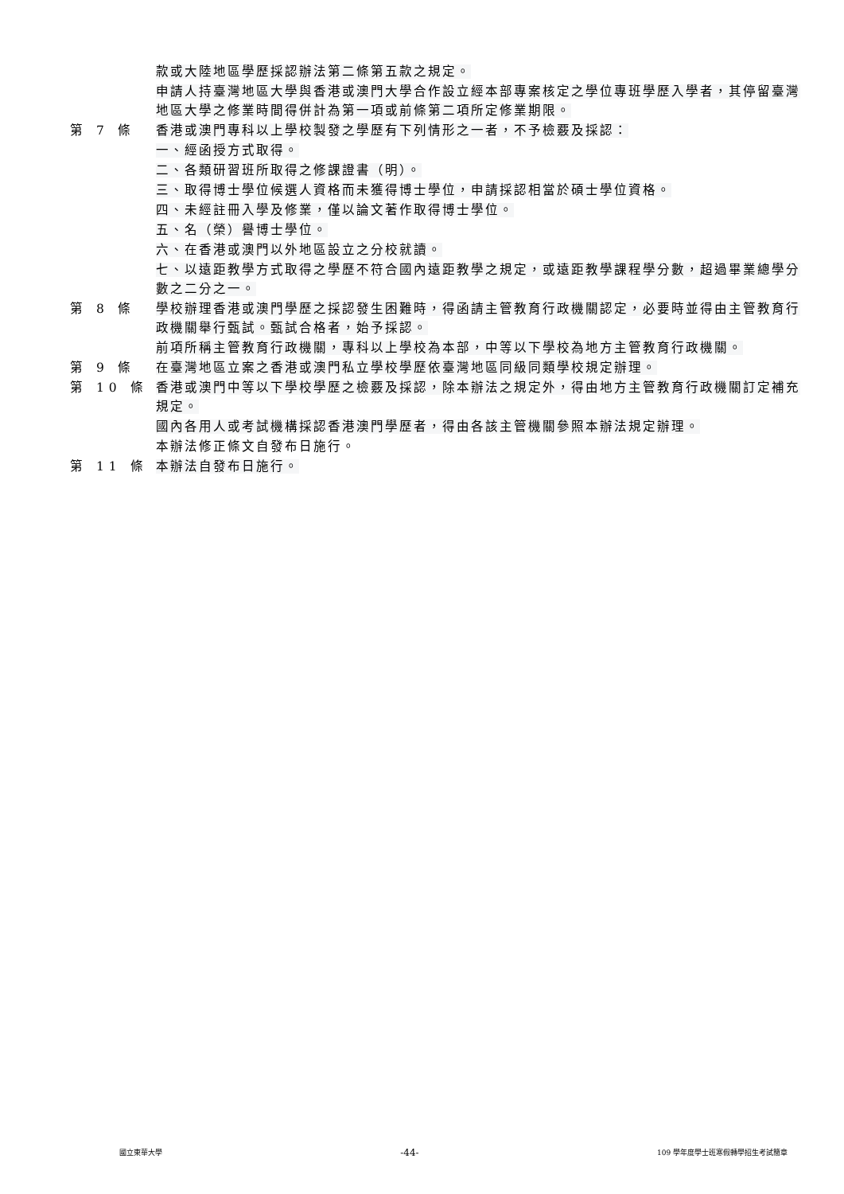款或大陸地區學歷採認辦法第二條第五款之規定。
申請人持臺灣地區大學與香港或澳門大學合作設立經本部專案核定之學位專班學歷入學者，其停留臺灣地區大學之修業時間得併計為第一項或前條第二項所定修業期限。
第 7 條 香港或澳門專科以上學校製發之學歷有下列情形之一者，不予檢覈及採認：
一、經函授方式取得。
二、各類研習班所取得之修課證書（明）。
三、取得博士學位候選人資格而未獲得博士學位，申請採認相當於碩士學位資格。
四、未經註冊入學及修業，僅以論文著作取得博士學位。
五、名（榮）譽博士學位。
六、在香港或澳門以外地區設立之分校就讀。
七、以遠距教學方式取得之學歷不符合國內遠距教學之規定，或遠距教學課程學分數，超過畢業總學分數之二分之一。
第 8 條 學校辦理香港或澳門學歷之採認發生困難時，得函請主管教育行政機關認定，必要時並得由主管教育行政機關舉行甄試。甄試合格者，始予採認。
前項所稱主管教育行政機關，專科以上學校為本部，中等以下學校為地方主管教育行政機關。
第 9 條 在臺灣地區立案之香港或澳門私立學校學歷依臺灣地區同級同類學校規定辦理。
第 10 條 香港或澳門中等以下學校學歷之檢覈及採認，除本辦法之規定外，得由地方主管教育行政機關訂定補充規定。
國內各用人或考試機構採認香港澳門學歷者，得由各該主管機關參照本辦法規定辦理。
本辦法修正條文自發布日施行。
第 11 條 本辦法自發布日施行。
國立東華大學
-44-
109 學年度學士班寒假轉學招生考試簡章